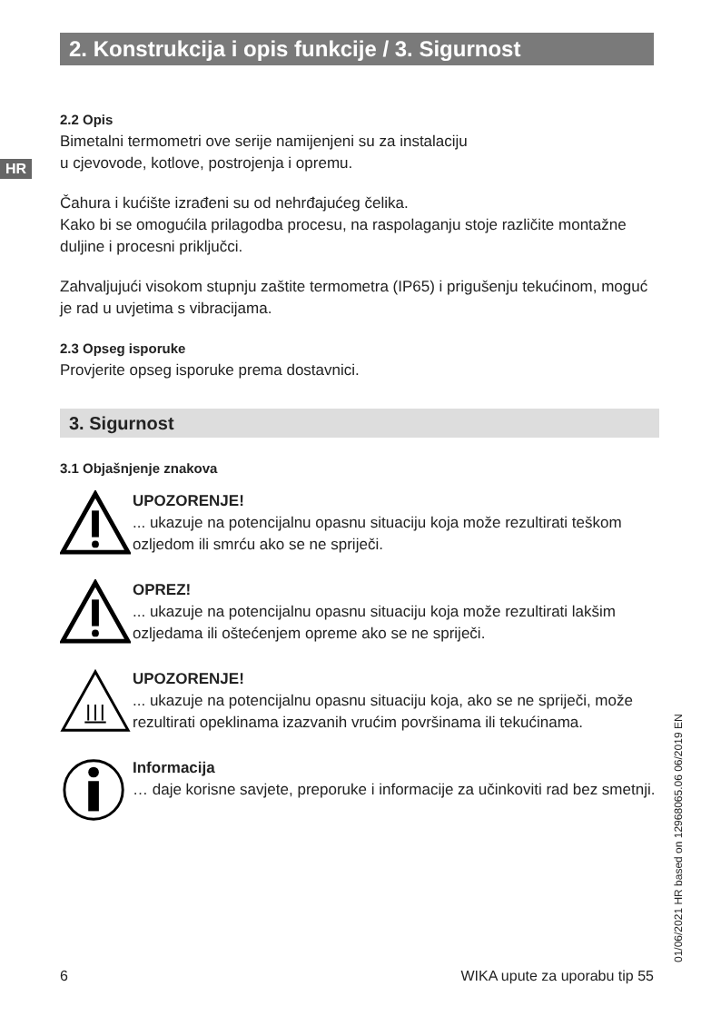2. Konstrukcija i opis funkcije / 3. Sigurnost
HR
2.2 Opis
Bimetalni termometri ove serije namijenjeni su za instalaciju
u cjevovode, kotlove, postrojenja i opremu.
Čahura i kućište izrađeni su od nehrđajućeg čelika.
Kako bi se omogućila prilagodba procesu, na raspolaganju stoje različite montažne duljine i procesni priključci.
Zahvaljujući visokom stupnju zaštite termometra (IP65) i prigušenju tekućinom, moguć je rad u uvjetima s vibracijama.
2.3 Opseg isporuke
Provjerite opseg isporuke prema dostavnici.
3. Sigurnost
3.1 Objašnjenje znakova
UPOZORENJE!
... ukazuje na potencijalnu opasnu situaciju koja može rezultirati teškom ozljedom ili smrću ako se ne spriječi.
OPREZ!
... ukazuje na potencijalnu opasnu situaciju koja može rezultirati lakšim ozljedama ili oštećenjem opreme ako se ne spriječi.
UPOZORENJE!
... ukazuje na potencijalnu opasnu situaciju koja, ako se ne spriječi, može rezultirati opeklinama izazvanih vrućim površinama ili tekućinama.
Informacija
… daje korisne savjete, preporuke i informacije za učinkoviti rad bez smetnji.
01/06/2021 HR based on 12968065.06 06/2019 EN
6 WIKA upute za uporabu tip 55